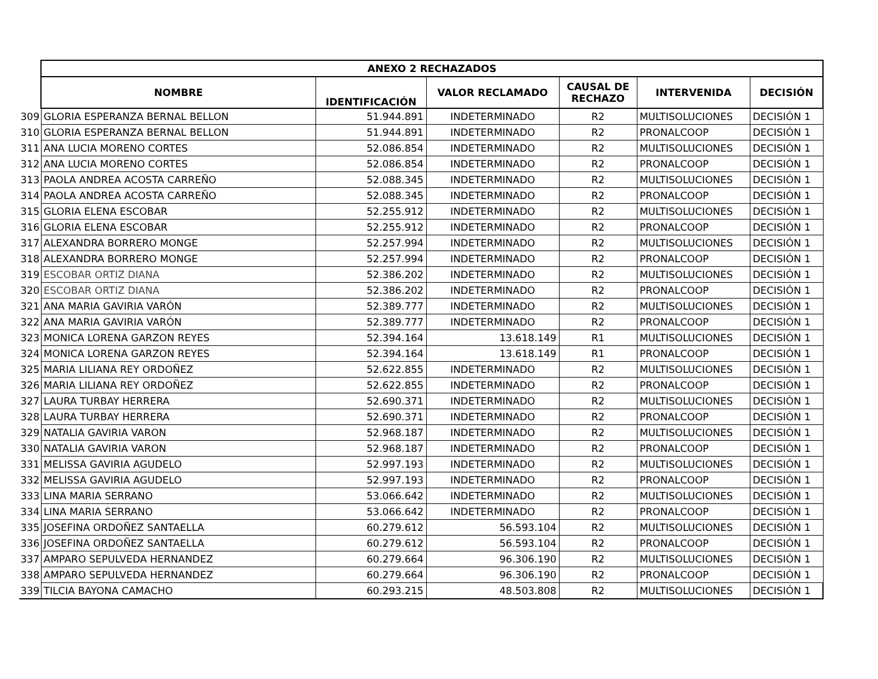| | ANEXO 2 RECHAZADOS | | | | | |
| | NOMBRE | IDENTIFICACIÓN | VALOR RECLAMADO | CAUSAL DE RECHAZO | INTERVENIDA | DECISIÓN |
| 309 | GLORIA ESPERANZA BERNAL BELLON | 51.944.891 | INDETERMINADO | R2 | MULTISOLUCIONES | DECISIÓN 1 |
| 310 | GLORIA ESPERANZA BERNAL BELLON | 51.944.891 | INDETERMINADO | R2 | PRONALCOOP | DECISIÓN 1 |
| 311 | ANA LUCIA MORENO CORTES | 52.086.854 | INDETERMINADO | R2 | MULTISOLUCIONES | DECISIÓN 1 |
| 312 | ANA LUCIA MORENO CORTES | 52.086.854 | INDETERMINADO | R2 | PRONALCOOP | DECISIÓN 1 |
| 313 | PAOLA ANDREA ACOSTA CARREÑO | 52.088.345 | INDETERMINADO | R2 | MULTISOLUCIONES | DECISIÓN 1 |
| 314 | PAOLA ANDREA ACOSTA CARREÑO | 52.088.345 | INDETERMINADO | R2 | PRONALCOOP | DECISIÓN 1 |
| 315 | GLORIA ELENA ESCOBAR | 52.255.912 | INDETERMINADO | R2 | MULTISOLUCIONES | DECISIÓN 1 |
| 316 | GLORIA ELENA ESCOBAR | 52.255.912 | INDETERMINADO | R2 | PRONALCOOP | DECISIÓN 1 |
| 317 | ALEXANDRA BORRERO MONGE | 52.257.994 | INDETERMINADO | R2 | MULTISOLUCIONES | DECISIÓN 1 |
| 318 | ALEXANDRA BORRERO MONGE | 52.257.994 | INDETERMINADO | R2 | PRONALCOOP | DECISIÓN 1 |
| 319 | ESCOBAR ORTIZ DIANA | 52.386.202 | INDETERMINADO | R2 | MULTISOLUCIONES | DECISIÓN 1 |
| 320 | ESCOBAR ORTIZ DIANA | 52.386.202 | INDETERMINADO | R2 | PRONALCOOP | DECISIÓN 1 |
| 321 | ANA MARIA GAVIRIA VARÓN | 52.389.777 | INDETERMINADO | R2 | MULTISOLUCIONES | DECISIÓN 1 |
| 322 | ANA MARIA GAVIRIA VARÓN | 52.389.777 | INDETERMINADO | R2 | PRONALCOOP | DECISIÓN 1 |
| 323 | MONICA LORENA GARZON REYES | 52.394.164 | 13.618.149 | R1 | MULTISOLUCIONES | DECISIÓN 1 |
| 324 | MONICA LORENA GARZON REYES | 52.394.164 | 13.618.149 | R1 | PRONALCOOP | DECISIÓN 1 |
| 325 | MARIA LILIANA REY ORDOÑEZ | 52.622.855 | INDETERMINADO | R2 | MULTISOLUCIONES | DECISIÓN 1 |
| 326 | MARIA LILIANA REY ORDOÑEZ | 52.622.855 | INDETERMINADO | R2 | PRONALCOOP | DECISIÓN 1 |
| 327 | LAURA TURBAY HERRERA | 52.690.371 | INDETERMINADO | R2 | MULTISOLUCIONES | DECISIÓN 1 |
| 328 | LAURA TURBAY HERRERA | 52.690.371 | INDETERMINADO | R2 | PRONALCOOP | DECISIÓN 1 |
| 329 | NATALIA GAVIRIA VARON | 52.968.187 | INDETERMINADO | R2 | MULTISOLUCIONES | DECISIÓN 1 |
| 330 | NATALIA GAVIRIA VARON | 52.968.187 | INDETERMINADO | R2 | PRONALCOOP | DECISIÓN 1 |
| 331 | MELISSA GAVIRIA AGUDELO | 52.997.193 | INDETERMINADO | R2 | MULTISOLUCIONES | DECISIÓN 1 |
| 332 | MELISSA GAVIRIA AGUDELO | 52.997.193 | INDETERMINADO | R2 | PRONALCOOP | DECISIÓN 1 |
| 333 | LINA MARIA SERRANO | 53.066.642 | INDETERMINADO | R2 | MULTISOLUCIONES | DECISIÓN 1 |
| 334 | LINA MARIA SERRANO | 53.066.642 | INDETERMINADO | R2 | PRONALCOOP | DECISIÓN 1 |
| 335 | JOSEFINA ORDOÑEZ SANTAELLA | 60.279.612 | 56.593.104 | R2 | MULTISOLUCIONES | DECISIÓN 1 |
| 336 | JOSEFINA ORDOÑEZ SANTAELLA | 60.279.612 | 56.593.104 | R2 | PRONALCOOP | DECISIÓN 1 |
| 337 | AMPARO SEPULVEDA HERNANDEZ | 60.279.664 | 96.306.190 | R2 | MULTISOLUCIONES | DECISIÓN 1 |
| 338 | AMPARO SEPULVEDA HERNANDEZ | 60.279.664 | 96.306.190 | R2 | PRONALCOOP | DECISIÓN 1 |
| 339 | TILCIA BAYONA CAMACHO | 60.293.215 | 48.503.808 | R2 | MULTISOLUCIONES | DECISIÓN 1 |